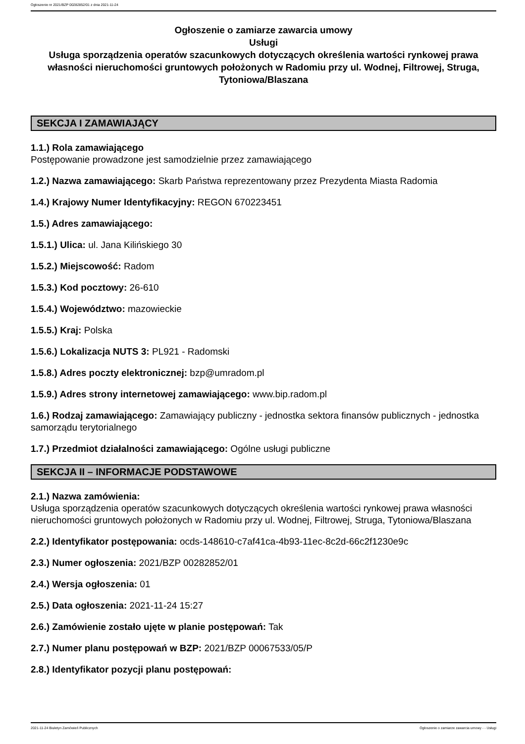Ogłoszenie nr 2021/BZP 00282852/01 z dnia 2021-11-24
Ogłoszenie o zamiarze zawarcia umowy
Usługi
Usługa sporządzenia operatów szacunkowych dotyczących określenia wartości rynkowej prawa własności nieruchomości gruntowych położonych w Radomiu przy ul. Wodnej, Filtrowej, Struga, Tytoniowa/Blaszana
SEKCJA I ZAMAWIAJĄCY
1.1.) Rola zamawiającego
Postępowanie prowadzone jest samodzielnie przez zamawiającego
1.2.) Nazwa zamawiającego: Skarb Państwa reprezentowany przez Prezydenta Miasta Radomia
1.4.) Krajowy Numer Identyfikacyjny: REGON 670223451
1.5.) Adres zamawiającego:
1.5.1.) Ulica: ul. Jana Kilińskiego 30
1.5.2.) Miejscowość: Radom
1.5.3.) Kod pocztowy: 26-610
1.5.4.) Województwo: mazowieckie
1.5.5.) Kraj: Polska
1.5.6.) Lokalizacja NUTS 3: PL921 - Radomski
1.5.8.) Adres poczty elektronicznej: bzp@umradom.pl
1.5.9.) Adres strony internetowej zamawiającego: www.bip.radom.pl
1.6.) Rodzaj zamawiającego: Zamawiający publiczny - jednostka sektora finansów publicznych - jednostka samorządu terytorialnego
1.7.) Przedmiot działalności zamawiającego: Ogólne usługi publiczne
SEKCJA II – INFORMACJE PODSTAWOWE
2.1.) Nazwa zamówienia:
Usługa sporządzenia operatów szacunkowych dotyczących określenia wartości rynkowej prawa własności nieruchomości gruntowych położonych w Radomiu przy ul. Wodnej, Filtrowej, Struga, Tytoniowa/Blaszana
2.2.) Identyfikator postępowania: ocds-148610-c7af41ca-4b93-11ec-8c2d-66c2f1230e9c
2.3.) Numer ogłoszenia: 2021/BZP 00282852/01
2.4.) Wersja ogłoszenia: 01
2.5.) Data ogłoszenia: 2021-11-24 15:27
2.6.) Zamówienie zostało ujęte w planie postępowań: Tak
2.7.) Numer planu postępowań w BZP: 2021/BZP 00067533/05/P
2.8.) Identyfikator pozycji planu postępowań:
2021-11-24 Biuletyn Zamówień Publicznych Ogłoszenie o zamiarze zawarcia umowy - - Usługi